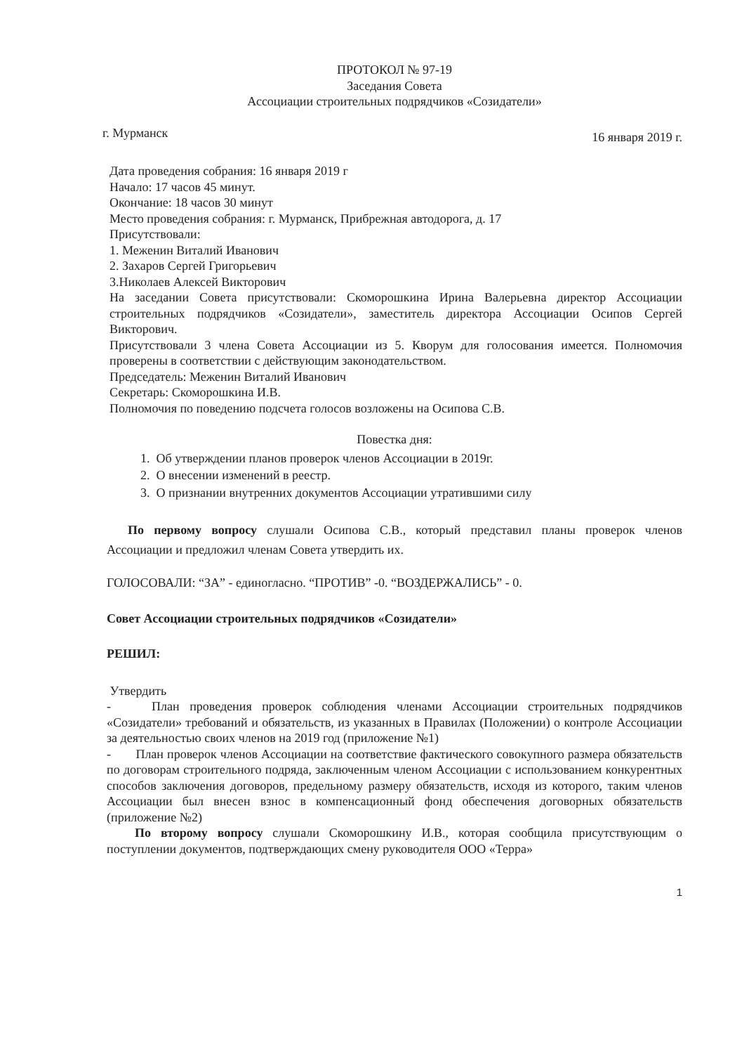ПРОТОКОЛ № 97-19
Заседания Совета
Ассоциации строительных подрядчиков «Созидатели»
г. Мурманск 16 января 2019 г.
Дата проведения собрания: 16 января 2019 г
Начало: 17 часов 45 минут.
Окончание: 18 часов 30 минут
Место проведения собрания: г. Мурманск, Прибрежная автодорога, д. 17
Присутствовали:
1. Меженин Виталий Иванович
2. Захаров Сергей Григорьевич
3.Николаев Алексей Викторович
На заседании Совета присутствовали: Скоморошкина Ирина Валерьевна директор Ассоциации строительных подрядчиков «Созидатели», заместитель директора Ассоциации Осипов Сергей Викторович.
Присутствовали 3 члена Совета Ассоциации из 5. Кворум для голосования имеется. Полномочия проверены в соответствии с действующим законодательством.
Председатель: Меженин Виталий Иванович
Секретарь: Скоморошкина И.В.
Полномочия по поведению подсчета голосов возложены на Осипова С.В.
Повестка дня:
1. Об утверждении планов проверок членов Ассоциации в 2019г.
2. О внесении изменений в реестр.
3. О признании внутренних документов Ассоциации утратившими силу
По первому вопросу слушали Осипова С.В., который представил планы проверок членов Ассоциации и предложил членам Совета утвердить их.
ГОЛОСОВАЛИ: “ЗА” - единогласно. “ПРОТИВ” -0. “ВОЗДЕРЖАЛИСЬ” - 0.
Совет Ассоциации строительных подрядчиков «Созидатели»
РЕШИЛ:
Утвердить
- План проведения проверок соблюдения членами Ассоциации строительных подрядчиков «Созидатели» требований и обязательств, из указанных в Правилах (Положении) о контроле Ассоциации за деятельностью своих членов на 2019 год (приложение №1)
- План проверок членов Ассоциации на соответствие фактического совокупного размера обязательств по договорам строительного подряда, заключенным членом Ассоциации с использованием конкурентных способов заключения договоров, предельному размеру обязательств, исходя из которого, таким членов Ассоциации был внесен взнос в компенсационный фонд обеспечения договорных обязательств (приложение №2)
По второму вопросу слушали Скоморошкину И.В., которая сообщила присутствующим о поступлении документов, подтверждающих смену руководителя ООО «Терра»
1